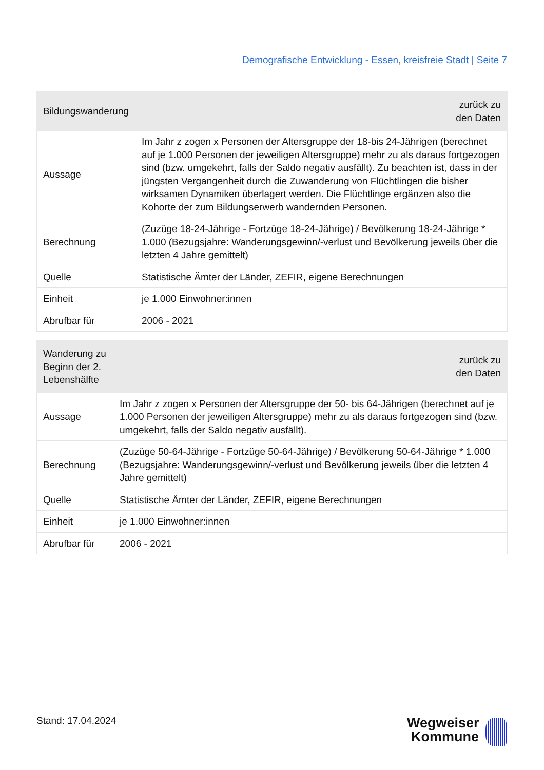Demografische Entwicklung - Essen, kreisfreie Stadt | Seite 7
| Bildungswanderung | zurück zu den Daten |
| --- | --- |
| Aussage | Im Jahr z zogen x Personen der Altersgruppe der 18-bis 24-Jährigen (berechnet auf je 1.000 Personen der jeweiligen Altersgruppe) mehr zu als daraus fortgezogen sind (bzw. umgekehrt, falls der Saldo negativ ausfällt). Zu beachten ist, dass in der jüngsten Vergangenheit durch die Zuwanderung von Flüchtlingen die bisher wirksamen Dynamiken überlagert werden. Die Flüchtlinge ergänzen also die Kohorte der zum Bildungserwerb wandernden Personen. |
| Berechnung | (Zuzüge 18-24-Jährige - Fortzüge 18-24-Jährige) / Bevölkerung 18-24-Jährige * 1.000 (Bezugsjahre: Wanderungsgewinn/-verlust und Bevölkerung jeweils über die letzten 4 Jahre gemittelt) |
| Quelle | Statistische Ämter der Länder, ZEFIR, eigene Berechnungen |
| Einheit | je 1.000 Einwohner:innen |
| Abrufbar für | 2006 - 2021 |
| Wanderung zu Beginn der 2. Lebenshälfte | zurück zu den Daten |
| --- | --- |
| Aussage | Im Jahr z zogen x Personen der Altersgruppe der 50- bis 64-Jährigen (berechnet auf je 1.000 Personen der jeweiligen Altersgruppe) mehr zu als daraus fortgezogen sind (bzw. umgekehrt, falls der Saldo negativ ausfällt). |
| Berechnung | (Zuzüge 50-64-Jährige - Fortzüge 50-64-Jährige) / Bevölkerung 50-64-Jährige * 1.000 (Bezugsjahre: Wanderungsgewinn/-verlust und Bevölkerung jeweils über die letzten 4 Jahre gemittelt) |
| Quelle | Statistische Ämter der Länder, ZEFIR, eigene Berechnungen |
| Einheit | je 1.000 Einwohner:innen |
| Abrufbar für | 2006 - 2021 |
Stand: 17.04.2024
Wegweiser
Kommune